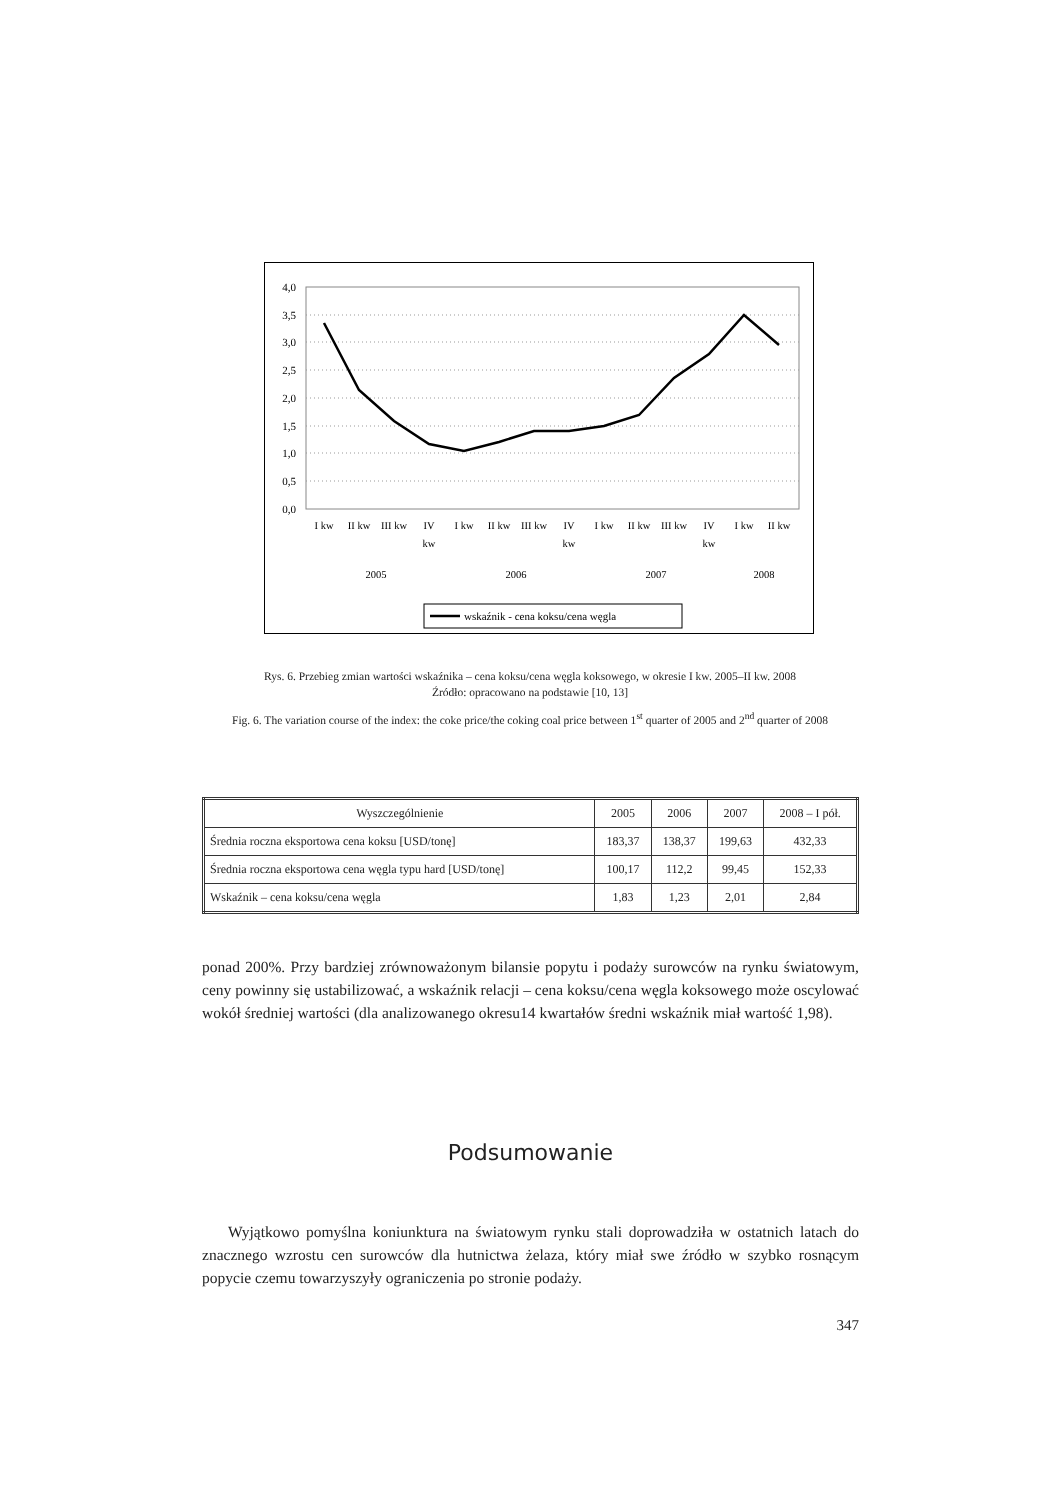4,0
3,5
3,0
2,5
2,0
1,5
1,0
0,5
0,0
I kw
II kw
III kw
IV
kw
I kw
II kw
III kw
IV
kw
I kw
II kw
III kw
IV
kw
I kw
II kw
2005
2006
2007
2008
wskaźnik - cena koksu/cena węgla
Rys. 6. Przebieg zmian wartości wskaźnika – cena koksu/cena węgla koksowego, w okresie I kw. 2005–II kw. 2008
Źródło: opracowano na podstawie [10, 13]
Fig. 6. The variation course of the index: the coke price/the coking coal price between 1<sup>st</sup> quarter of 2005 and 2<sup>nd</sup> quarter of 2008
| Wyszczególnienie | 2005 | 2006 | 2007 | 2008 – I pół. |
| --- | --- | --- | --- | --- |
| Średnia roczna eksportowa cena koksu [USD/tonę] | 183,37 | 138,37 | 199,63 | 432,33 |
| Średnia roczna eksportowa cena węgla typu hard [USD/tonę] | 100,17 | 112,2 | 99,45 | 152,33 |
| Wskaźnik – cena koksu/cena węgla | 1,83 | 1,23 | 2,01 | 2,84 |
ponad 200%. Przy bardziej zrównoważonym bilansie popytu i podaży surowców na rynku światowym, ceny powinny się ustabilizować, a wskaźnik relacji – cena koksu/cena węgla koksowego może oscylować wokół średniej wartości (dla analizowanego okresu14 kwartałów średni wskaźnik miał wartość 1,98).
Podsumowanie
Wyjątkowo pomyślna koniunktura na światowym rynku stali doprowadziła w ostatnich latach do znacznego wzrostu cen surowców dla hutnictwa żelaza, który miał swe źródło w szybko rosnącym popycie czemu towarzyszyły ograniczenia po stronie podaży.
347